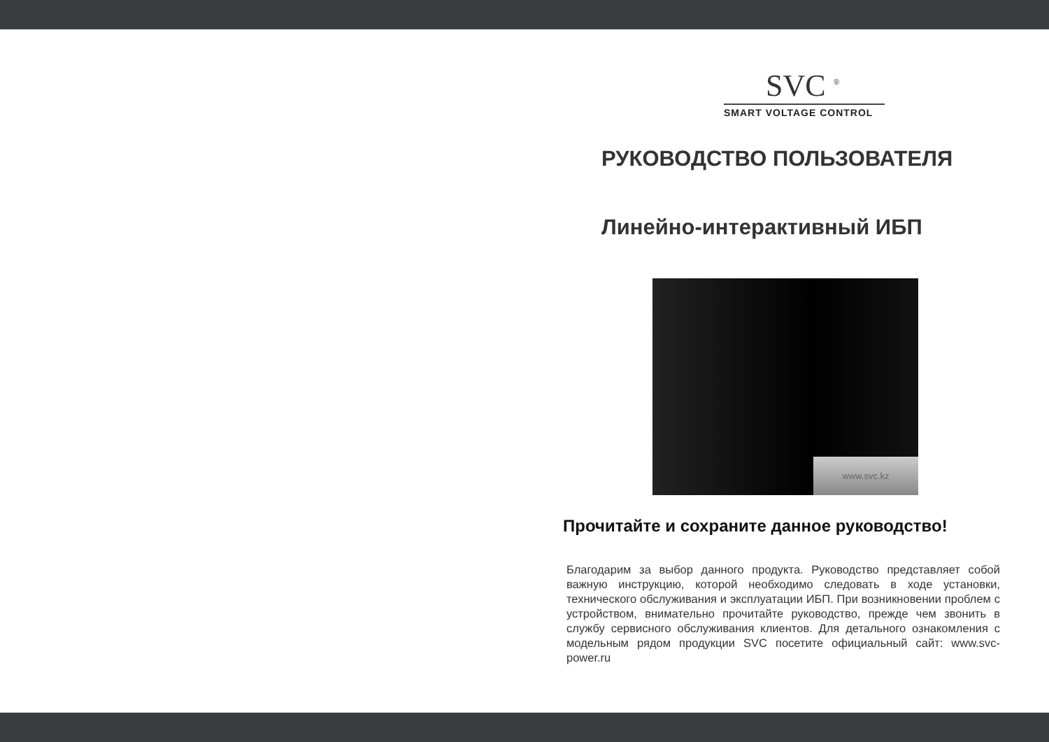SVC <sup>®</sup>
SMART VOLTAGE CONTROL
РУКОВОДСТВО ПОЛЬЗОВАТЕЛЯ
Линейно-интерактивный ИБП
www.svc.kz
Прочитайте и сохраните данное руководство!
Благодарим за выбор данного продукта. Руководство представляет собой важную инструкцию, которой необходимо следовать в ходе установки, технического обслуживания и эксплуатации ИБП. При возникновении проблем с устройством, внимательно прочитайте руководство, прежде чем звонить в службу сервисного обслуживания клиентов. Для детального ознакомления с модельным рядом продукции SVC посетите официальный сайт: www.svc-power.ru